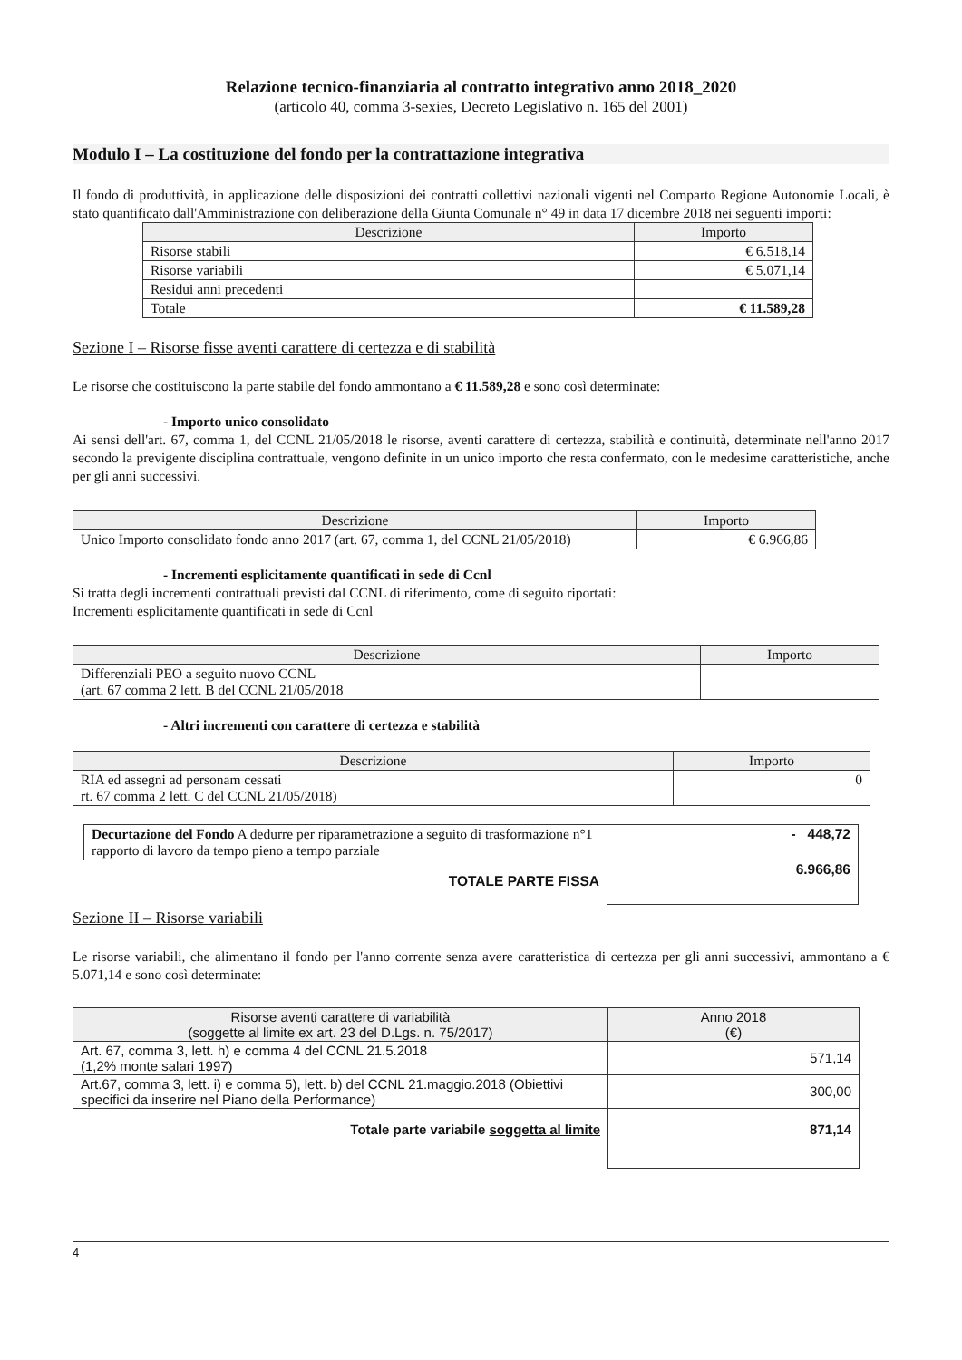Relazione tecnico-finanziaria al contratto integrativo anno 2018_2020
(articolo 40, comma 3-sexies, Decreto Legislativo n. 165 del 2001)
Modulo I – La costituzione del fondo per la contrattazione integrativa
Il fondo di produttività, in applicazione delle disposizioni dei contratti collettivi nazionali vigenti nel Comparto Regione Autonomie Locali, è stato quantificato dall'Amministrazione con deliberazione della Giunta Comunale n° 49 in data 17 dicembre 2018 nei seguenti importi:
| Descrizione | Importo |
| --- | --- |
| Risorse stabili | € 6.518,14 |
| Risorse variabili | € 5.071,14 |
| Residui anni precedenti | |
| Totale | € 11.589,28 |
Sezione I – Risorse fisse aventi carattere di certezza e di stabilità
Le risorse che costituiscono la parte stabile del fondo ammontano a € 11.589,28 e sono così determinate:
- Importo unico consolidato
Ai sensi dell'art. 67, comma 1, del CCNL 21/05/2018 le risorse, aventi carattere di certezza, stabilità e continuità, determinate nell'anno 2017 secondo la previgente disciplina contrattuale, vengono definite in un unico importo che resta confermato, con le medesime caratteristiche, anche per gli anni successivi.
| Descrizione | Importo |
| --- | --- |
| Unico Importo consolidato fondo anno 2017 (art. 67, comma 1, del CCNL 21/05/2018) | € 6.966,86 |
- Incrementi esplicitamente quantificati in sede di Ccnl
Si tratta degli incrementi contrattuali previsti dal CCNL di riferimento, come di seguito riportati:
Incrementi esplicitamente quantificati in sede di Ccnl
| Descrizione | Importo |
| --- | --- |
| Differenziali PEO a seguito nuovo CCNL (art. 67 comma 2 lett. B del CCNL 21/05/2018 | |
- Altri incrementi con carattere di certezza e stabilità
| Descrizione | Importo |
| --- | --- |
| RIA ed assegni ad personam cessati rt. 67 comma 2 lett. C del CCNL 21/05/2018) | 0 |
| Decurtazione del Fondo A dedurre per riparametrazione a seguito di trasformazione n°1 rapporto di lavoro da tempo pieno a tempo parziale | - 448,72 |
| TOTALE PARTE FISSA | 6.966,86 |
Sezione II – Risorse variabili
Le risorse variabili, che alimentano il fondo per l'anno corrente senza avere caratteristica di certezza per gli anni successivi, ammontano a € 5.071,14 e sono così determinate:
| Risorse aventi carattere di variabilità (soggette al limite ex art. 23 del D.Lgs. n. 75/2017) | Anno 2018 (€) |
| --- | --- |
| Art. 67, comma 3, lett. h) e comma 4 del CCNL 21.5.2018 (1,2% monte salari 1997) | 571,14 |
| Art.67, comma 3, lett. i) e comma 5), lett. b) del CCNL 21.maggio.2018 (Obiettivi specifici da inserire nel Piano della Performance) | 300,00 |
| Totale parte variabile soggetta al limite | 871,14 |
4